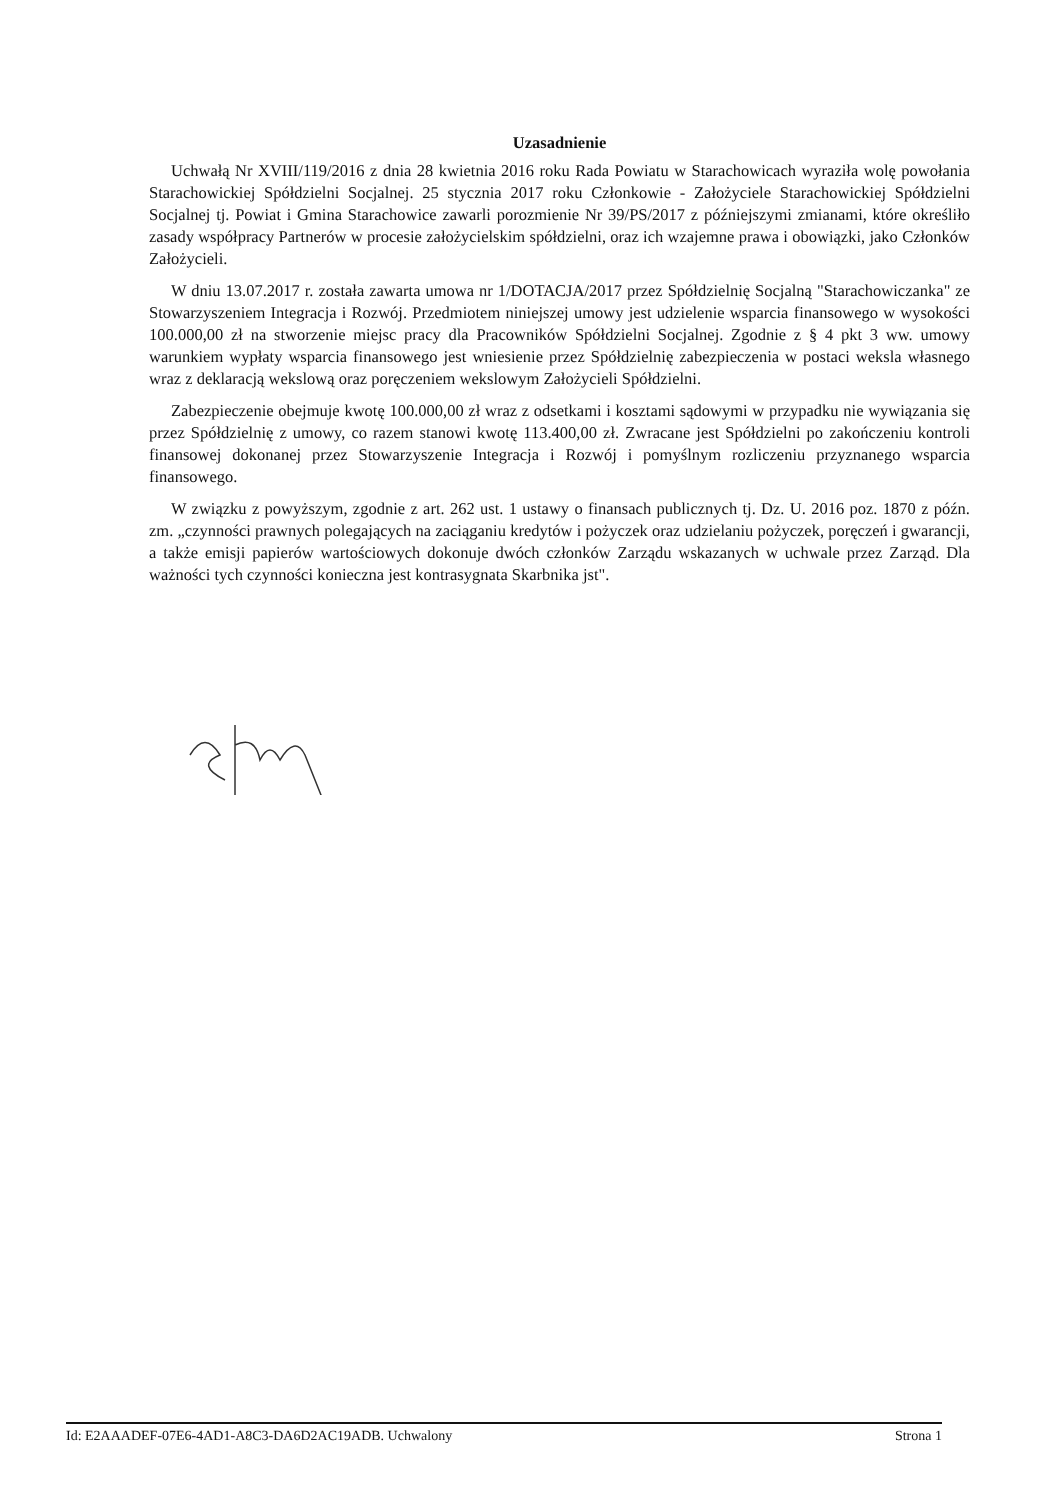Uzasadnienie
Uchwałą Nr XVIII/119/2016 z dnia 28 kwietnia 2016 roku Rada Powiatu w Starachowicach wyraziła wolę powołania Starachowickiej Spółdzielni Socjalnej. 25 stycznia 2017 roku Członkowie - Założyciele Starachowickiej Spółdzielni Socjalnej tj. Powiat i Gmina Starachowice zawarli porozmienie Nr 39/PS/2017 z późniejszymi zmianami, które określiło zasady współpracy Partnerów w procesie założycielskim spółdzielni, oraz ich wzajemne prawa i obowiązki, jako Członków Założycieli.
W dniu 13.07.2017 r. została zawarta umowa nr 1/DOTACJA/2017 przez Spółdzielnię Socjalną "Starachowiczanka" ze Stowarzyszeniem Integracja i Rozwój. Przedmiotem niniejszej umowy jest udzielenie wsparcia finansowego w wysokości 100.000,00 zł na stworzenie miejsc pracy dla Pracowników Spółdzielni Socjalnej. Zgodnie z § 4 pkt 3 ww. umowy warunkiem wypłaty wsparcia finansowego jest wniesienie przez Spółdzielnię zabezpieczenia w postaci weksla własnego wraz z deklaracją wekslową oraz poręczeniem wekslowym Założycieli Spółdzielni.
Zabezpieczenie obejmuje kwotę 100.000,00 zł wraz z odsetkami i kosztami sądowymi w przypadku nie wywiązania się przez Spółdzielnię z umowy, co razem stanowi kwotę 113.400,00 zł. Zwracane jest Spółdzielni po zakończeniu kontroli finansowej dokonanej przez Stowarzyszenie Integracja i Rozwój i pomyślnym rozliczeniu przyznanego wsparcia finansowego.
W związku z powyższym, zgodnie z art. 262 ust. 1 ustawy o finansach publicznych tj. Dz. U. 2016 poz. 1870 z późn. zm. „czynności prawnych polegających na zaciąganiu kredytów i pożyczek oraz udzielaniu pożyczek, poręczeń i gwarancji, a także emisji papierów wartościowych dokonuje dwóch członków Zarządu wskazanych w uchwale przez Zarząd. Dla ważności tych czynności konieczna jest kontrasygnata Skarbnika jst".
Id: E2AAADEF-07E6-4AD1-A8C3-DA6D2AC19ADB. Uchwalony Strona 1